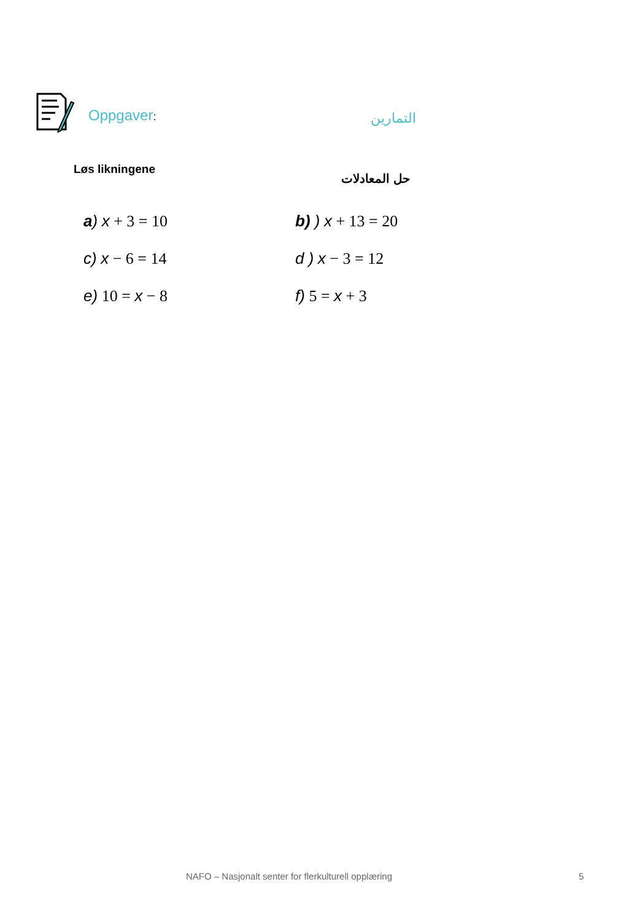Oppgaver: التمارين
Løs likningene حل المعادلات
a) x + 3 = 10
b) ) x + 13 = 20
c) x − 6 = 14
d ) x − 3 = 12
e) 10 = x − 8
f) 5 = x + 3
NAFO – Nasjonalt senter for flerkulturell opplæring
5